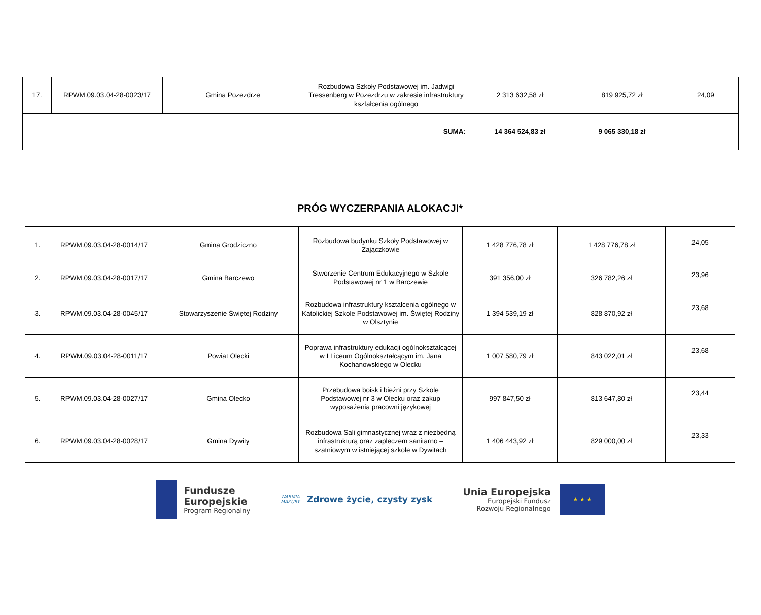| 17. | RPWM.09.03.04-28-0023/17 | Gmina Pozezdrze | Rozbudowa Szkoły Podstawowej im. Jadwigi Tressenberg w Pozezdrzu w zakresie infrastruktury kształcenia ogólnego | 2 313 632,58 zł | 819 925,72 zł | 24,09 |
| SUMA: | | | | 14 364 524,83 zł | 9 065 330,18 zł | |
| PRÓG WYCZERPANIA ALOKACJI* | | | | | | |
| 1. | RPWM.09.03.04-28-0014/17 | Gmina Grodziczno | Rozbudowa budynku Szkoły Podstawowej w Zajączkowie | 1 428 776,78 zł | 1 428 776,78 zł | 24,05 |
| 2. | RPWM.09.03.04-28-0017/17 | Gmina Barczewo | Stworzenie Centrum Edukacyjnego w Szkole Podstawowej nr 1 w Barczewie | 391 356,00 zł | 326 782,26 zł | 23,96 |
| 3. | RPWM.09.03.04-28-0045/17 | Stowarzyszenie Świętej Rodziny | Rozbudowa infrastruktury kształcenia ogólnego w Katolickiej Szkole Podstawowej im. Świętej Rodziny w Olsztynie | 1 394 539,19 zł | 828 870,92 zł | 23,68 |
| 4. | RPWM.09.03.04-28-0011/17 | Powiat Olecki | Poprawa infrastruktury edukacji ogólnokształcącej w I Liceum Ogólnokształcącym im. Jana Kochanowskiego w Olecku | 1 007 580,79 zł | 843 022,01 zł | 23,68 |
| 5. | RPWM.09.03.04-28-0027/17 | Gmina Olecko | Przebudowa boisk i bieżni przy Szkole Podstawowej nr 3 w Olecku oraz zakup wyposażenia pracowni językowej | 997 847,50 zł | 813 647,80 zł | 23,44 |
| 6. | RPWM.09.03.04-28-0028/17 | Gmina Dywity | Rozbudowa Sali gimnastycznej wraz z niezbędną infrastrukturą oraz zapleczem sanitarno – szatniowym w istniejącej szkole w Dywitach | 1 406 443,92 zł | 829 000,00 zł | 23,33 |
Fundusze
Europejskie
Program Regionalny
WARMIA
MAZURY
Zdrowe życie, czysty zysk
Unia Europejska
Europejski Fundusz
Rozwoju Regionalnego
★ ★ ★